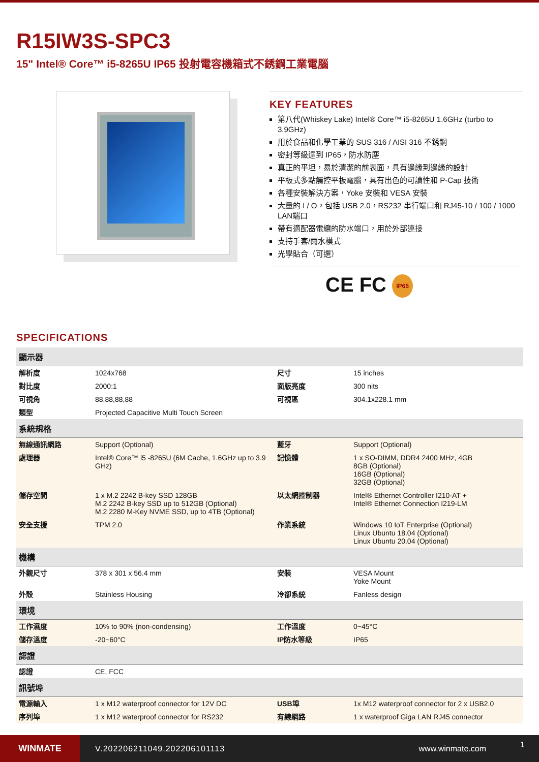R15IW3S-SPC3
15" Intel® Core™ i5-8265U IP65 投射電容機箱式不銹鋼工業電腦
KEY FEATURES
第八代(Whiskey Lake) Intel® Core™ i5-8265U 1.6GHz (turbo to 3.9GHz)
用於食品和化學工業的 SUS 316 / AISI 316 不銹鋼
密封等級達到 IP65，防水防塵
真正的平坦，易於清潔的前表面，具有邊緣到邊緣的設計
平板式多點觸控平板電腦，具有出色的可讀性和 P-Cap 技術
各種安裝解決方案，Yoke 安裝和 VESA 安裝
大量的 I / O，包括 USB 2.0，RS232 串行端口和 RJ45-10 / 100 / 1000 LAN端口
帶有適配器電纜的防水端口，用於外部連接
支持手套/雨水模式
光學貼合（可選）
CE FC IP65
SPECIFICATIONS
| 顯示器 | | | |
| --- | --- | --- | --- |
| 解析度 | 1024x768 | 尺寸 | 15 inches |
| 對比度 | 2000:1 | 面版亮度 | 300 nits |
| 可視角 | 88,88,88,88 | 可視區 | 304.1x228.1 mm |
| 類型 | Projected Capacitive Multi Touch Screen | | |
| 系統規格 | | | |
| 無線通訊網路 | Support (Optional) | 藍牙 | Support (Optional) |
| 處理器 | Intel® Core™ i5 -8265U (6M Cache, 1.6GHz up to 3.9 GHz) | 記憶體 | 1 x SO-DIMM, DDR4 2400 MHz, 4GB 8GB (Optional) 16GB (Optional) 32GB (Optional) |
| 儲存空間 | 1 x M.2 2242 B-key SSD 128GB M.2 2242 B-key SSD up to 512GB (Optional) M.2 2280 M-Key NVME SSD, up to 4TB (Optional) | 以太網控制器 | Intel® Ethernet Controller I210-AT + Intel® Ethernet Connection I219-LM |
| 安全支援 | TPM 2.0 | 作業系統 | Windows 10 IoT Enterprise (Optional) Linux Ubuntu 18.04 (Optional) Linux Ubuntu 20.04 (Optional) |
| 機構 | | | |
| 外觀尺寸 | 378 x 301 x 56.4 mm | 安裝 | VESA Mount Yoke Mount |
| 外殼 | Stainless Housing | 冷卻系統 | Fanless design |
| 環境 | | | |
| 工作濕度 | 10% to 90% (non-condensing) | 工作溫度 | 0~45°C |
| 儲存溫度 | -20~60°C | IP防水等級 | IP65 |
| 認證 | | | |
| 認證 | CE, FCC | | |
| 訊號埠 | | | |
| 電源輸入 | 1 x M12 waterproof connector for 12V DC | USB埠 | 1x M12 waterproof connector for 2 x USB2.0 |
| 序列埠 | 1 x M12 waterproof connector for RS232 | 有線網路 | 1 x waterproof Giga LAN RJ45 connector |
WINMATE
V.202206211049.202206101113 www.winmate.com
1